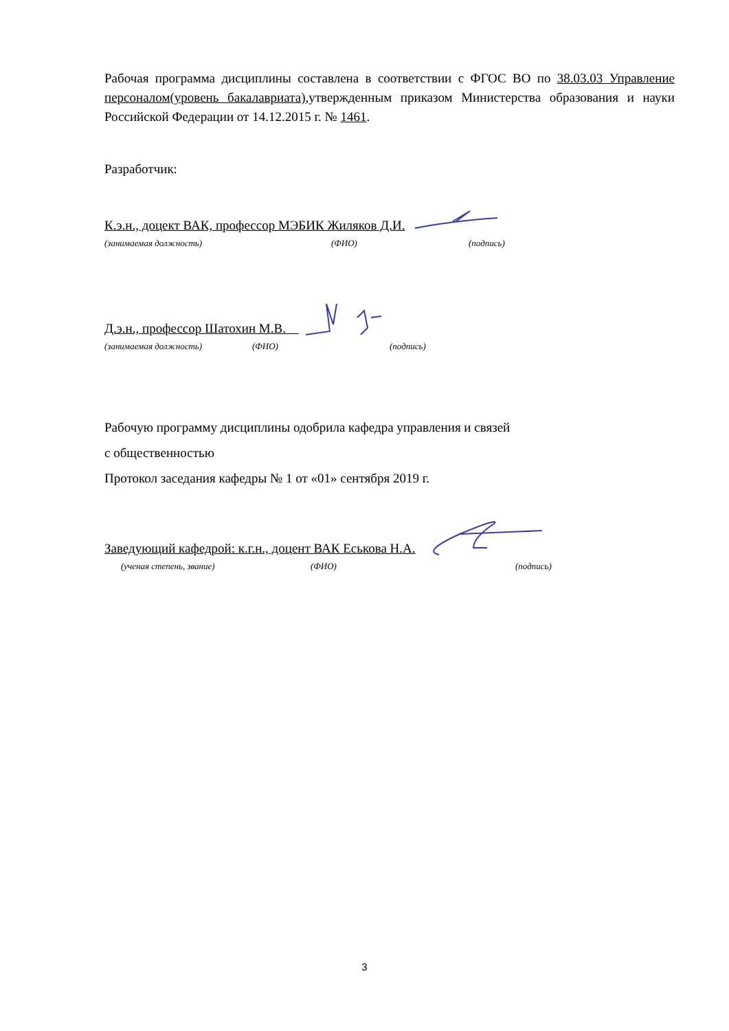Рабочая программа дисциплины составлена в соответствии с ФГОС ВО по 38.03.03 Управление персоналом(уровень бакалавриата),утвержденным приказом Министерства образования и науки Российской Федерации от 14.12.2015 г. № 1461.
Разработчик:
К.э.н., доцект ВАК, профессор МЭБИК Жиляков Д.И.
(занимаемая должность) (ФИО) (подпись)
Д.э.н., профессор Шатохин М.В.
(занимаемая должность) (ФИО) (подпись)
Рабочую программу дисциплины одобрила кафедра управления и связей
с общественностью
Протокол заседания кафедры № 1 от «01» сентября 2019 г.
Заведующий кафедрой: к.г.н., доцент ВАК Еськова Н.А.
(ученая степень, звание) (ФИО) (подпись)
3